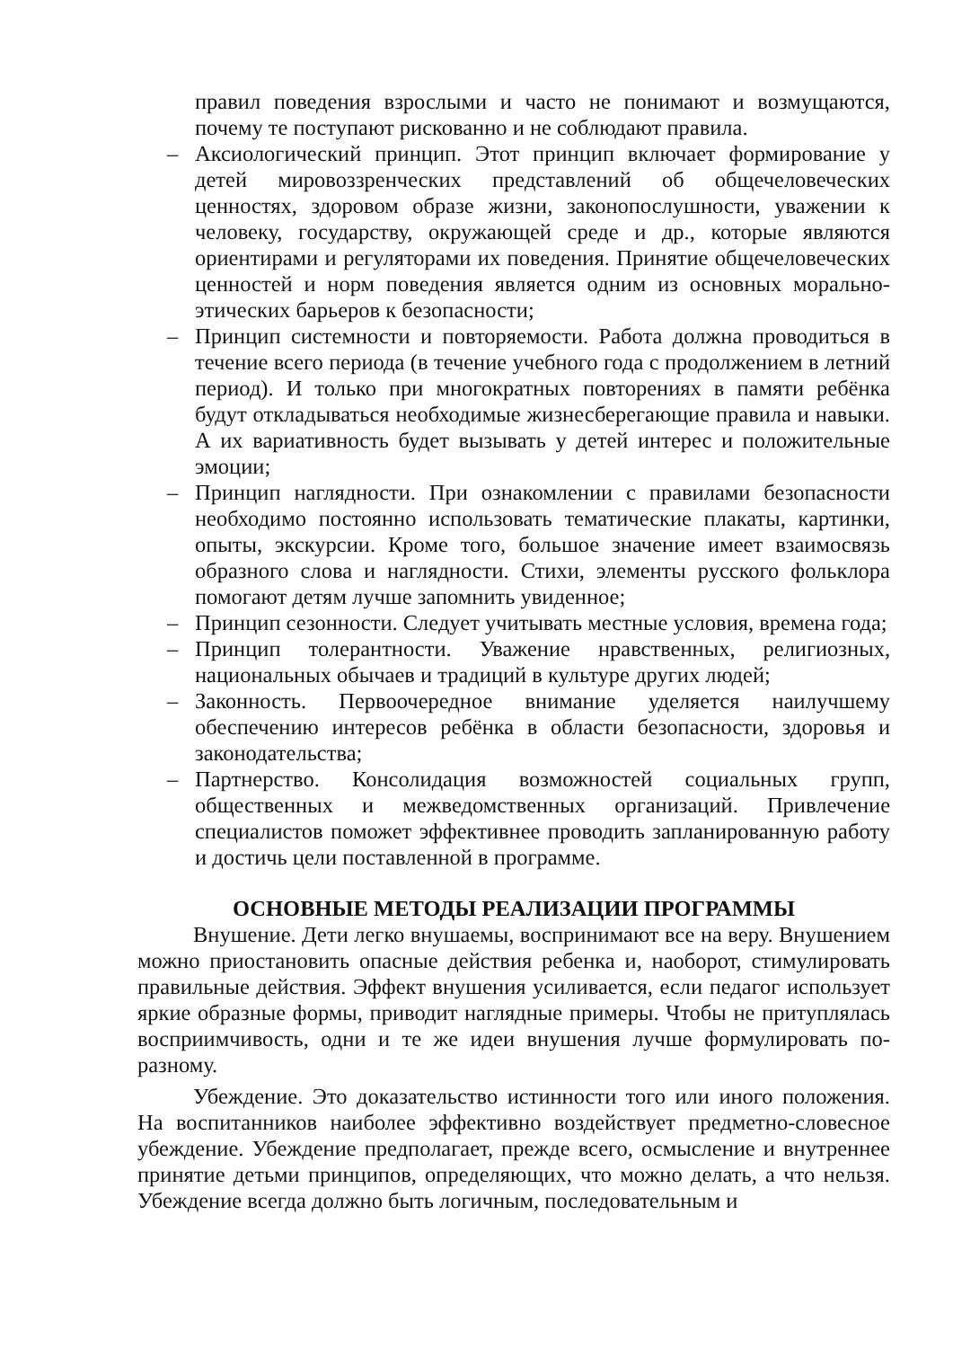правил поведения взрослыми и часто не понимают и возмущаются, почему те поступают рискованно и не соблюдают правила.
– Аксиологический принцип. Этот принцип включает формирование у детей мировоззренческих представлений об общечеловеческих ценностях, здоровом образе жизни, законопослушности, уважении к человеку, государству, окружающей среде и др., которые являются ориентирами и регуляторами их поведения. Принятие общечеловеческих ценностей и норм поведения является одним из основных морально-этических барьеров к безопасности;
– Принцип системности и повторяемости. Работа должна проводиться в течение всего периода (в течение учебного года с продолжением в летний период). И только при многократных повторениях в памяти ребёнка будут откладываться необходимые жизнесберегающие правила и навыки. А их вариативность будет вызывать у детей интерес и положительные эмоции;
– Принцип наглядности. При ознакомлении с правилами безопасности необходимо постоянно использовать тематические плакаты, картинки, опыты, экскурсии. Кроме того, большое значение имеет взаимосвязь образного слова и наглядности. Стихи, элементы русского фольклора помогают детям лучше запомнить увиденное;
– Принцип сезонности. Следует учитывать местные условия, времена года;
– Принцип толерантности. Уважение нравственных, религиозных, национальных обычаев и традиций в культуре других людей;
– Законность. Первоочередное внимание уделяется наилучшему обеспечению интересов ребёнка в области безопасности, здоровья и законодательства;
– Партнерство. Консолидация возможностей социальных групп, общественных и межведомственных организаций. Привлечение специалистов поможет эффективнее проводить запланированную работу и достичь цели поставленной в программе.
ОСНОВНЫЕ МЕТОДЫ РЕАЛИЗАЦИИ ПРОГРАММЫ
Внушение. Дети легко внушаемы, воспринимают все на веру. Внушением можно приостановить опасные действия ребенка и, наоборот, стимулировать правильные действия. Эффект внушения усиливается, если педагог использует яркие образные формы, приводит наглядные примеры. Чтобы не притуплялась восприимчивость, одни и те же идеи внушения лучше формулировать по-разному.
Убеждение. Это доказательство истинности того или иного положения. На воспитанников наиболее эффективно воздействует предметно-словесное убеждение. Убеждение предполагает, прежде всего, осмысление и внутреннее принятие детьми принципов, определяющих, что можно делать, а что нельзя. Убеждение всегда должно быть логичным, последовательным и